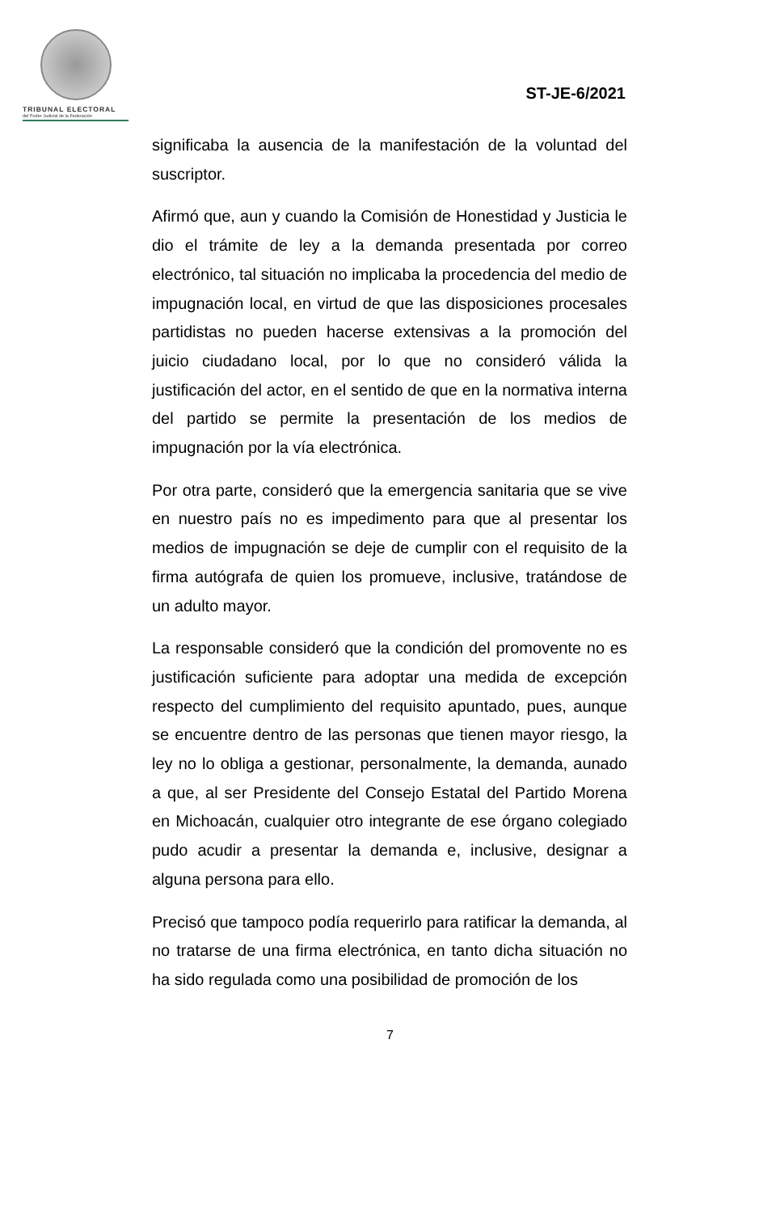TRIBUNAL ELECTORAL
del Poder Judicial de la Federación
ST-JE-6/2021
significaba la ausencia de la manifestación de la voluntad del suscriptor.
Afirmó que, aun y cuando la Comisión de Honestidad y Justicia le dio el trámite de ley a la demanda presentada por correo electrónico, tal situación no implicaba la procedencia del medio de impugnación local, en virtud de que las disposiciones procesales partidistas no pueden hacerse extensivas a la promoción del juicio ciudadano local, por lo que no consideró válida la justificación del actor, en el sentido de que en la normativa interna del partido se permite la presentación de los medios de impugnación por la vía electrónica.
Por otra parte, consideró que la emergencia sanitaria que se vive en nuestro país no es impedimento para que al presentar los medios de impugnación se deje de cumplir con el requisito de la firma autógrafa de quien los promueve, inclusive, tratándose de un adulto mayor.
La responsable consideró que la condición del promovente no es justificación suficiente para adoptar una medida de excepción respecto del cumplimiento del requisito apuntado, pues, aunque se encuentre dentro de las personas que tienen mayor riesgo, la ley no lo obliga a gestionar, personalmente, la demanda, aunado a que, al ser Presidente del Consejo Estatal del Partido Morena en Michoacán, cualquier otro integrante de ese órgano colegiado pudo acudir a presentar la demanda e, inclusive, designar a alguna persona para ello.
Precisó que tampoco podía requerirlo para ratificar la demanda, al no tratarse de una firma electrónica, en tanto dicha situación no ha sido regulada como una posibilidad de promoción de los
7